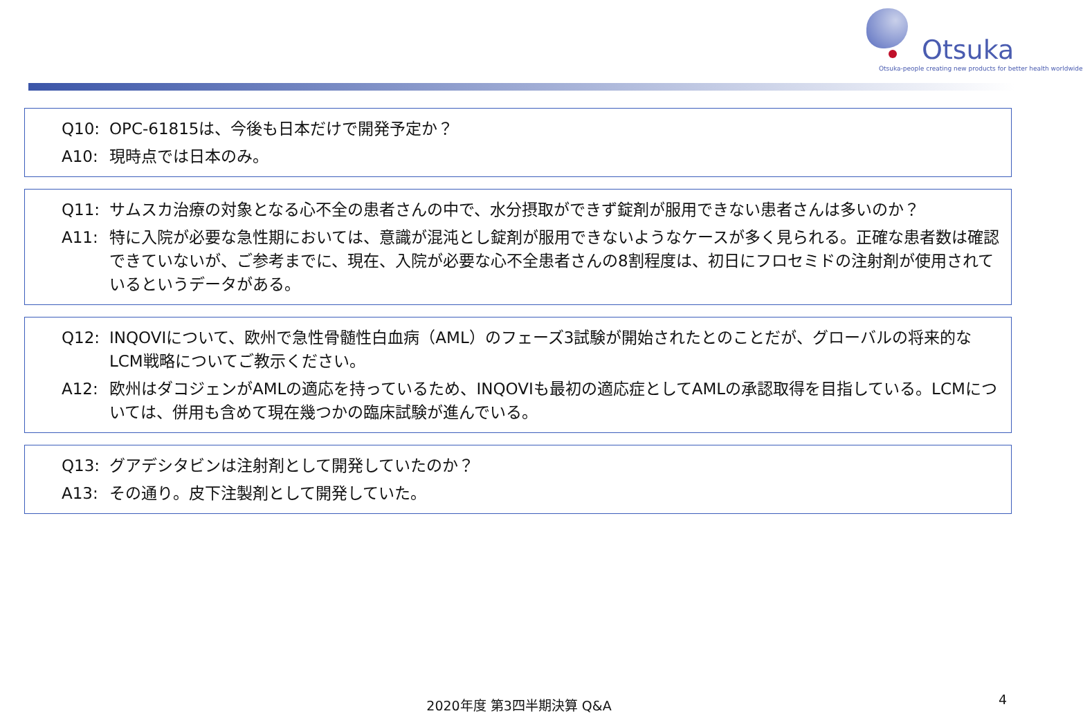Otsuka
Otsuka-people creating new products for better health worldwide
Q10: OPC-61815は、今後も日本だけで開発予定か？
A10: 現時点では日本のみ。
Q11: サムスカ治療の対象となる心不全の患者さんの中で、水分摂取ができず錠剤が服用できない患者さんは多いのか？
A11: 特に入院が必要な急性期においては、意識が混沌とし錠剤が服用できないようなケースが多く見られる。正確な患者数は確認できていないが、ご参考までに、現在、入院が必要な心不全患者さんの8割程度は、初日にフロセミドの注射剤が使用されているというデータがある。
Q12: INQOVIについて、欧州で急性骨髄性白血病（AML）のフェーズ3試験が開始されたとのことだが、グローバルの将来的なLCM戦略についてご教示ください。
A12: 欧州はダコジェンがAMLの適応を持っているため、INQOVIも最初の適応症としてAMLの承認取得を目指している。LCMについては、併用も含めて現在幾つかの臨床試験が進んでいる。
Q13: グアデシタビンは注射剤として開発していたのか？
A13: その通り。皮下注製剤として開発していた。
2020年度 第3四半期決算 Q&A 4